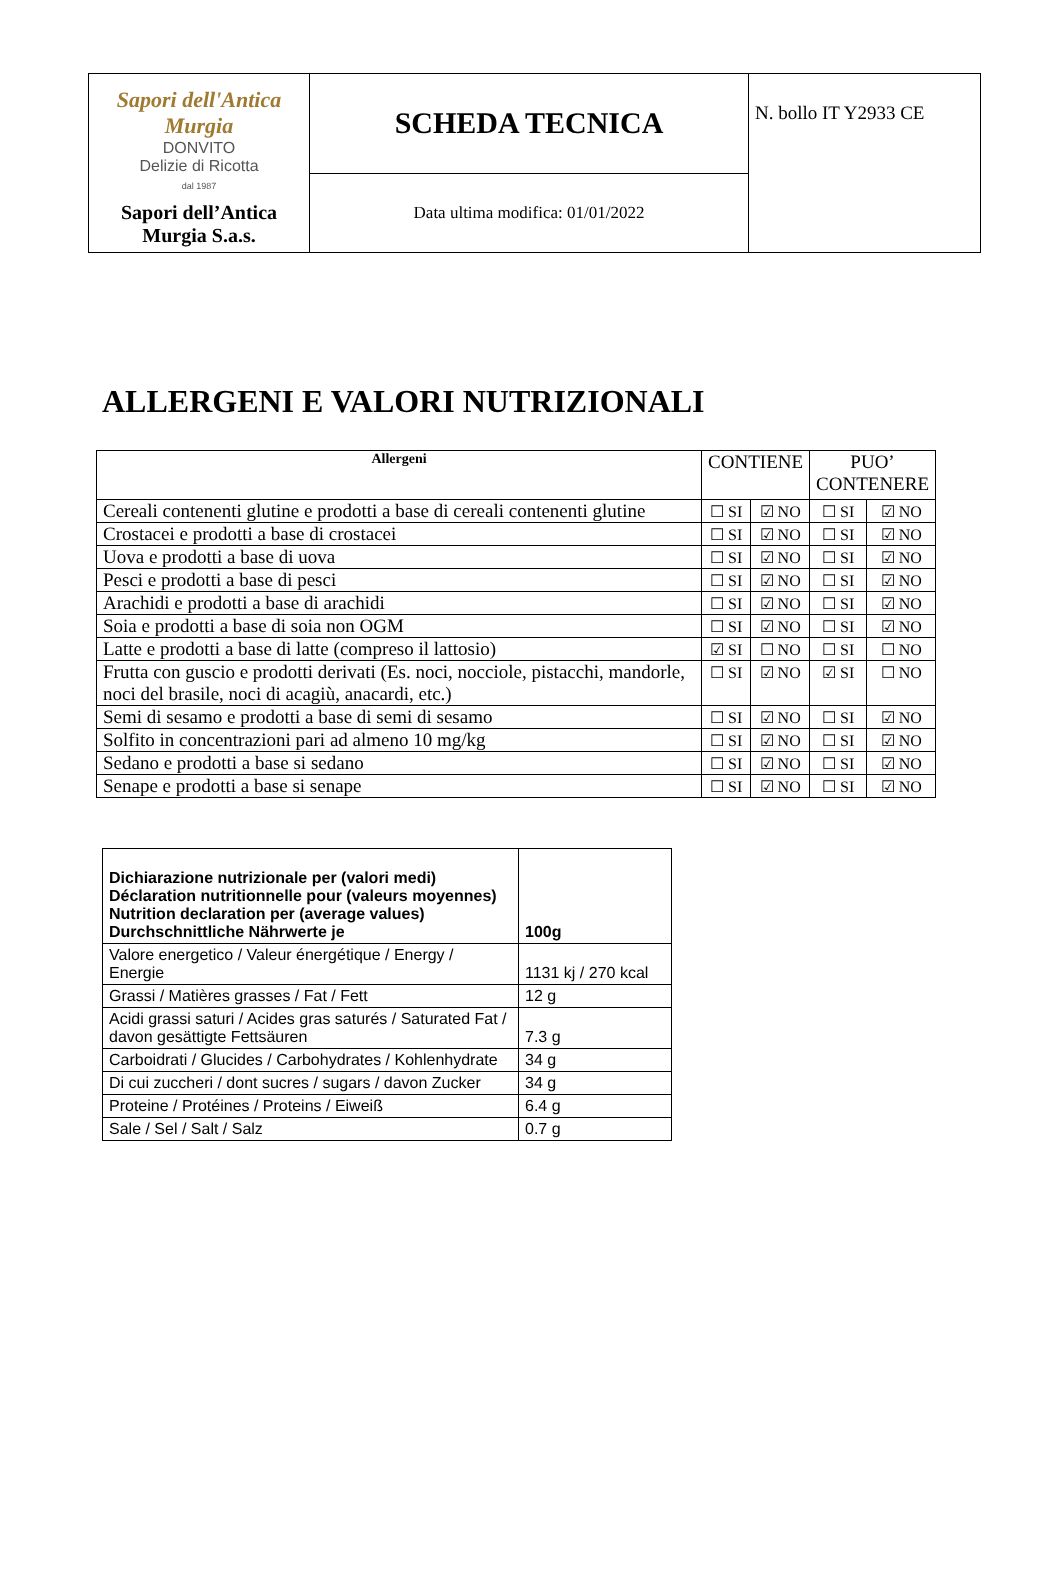| Sapori dell'Antica Murgia DONVITO Delizie di Ricotta dal 1987 Sapori dell’Antica Murgia S.a.s. | SCHEDA TECNICA | N. bollo IT Y2933 CE |
| | Data ultima modifica: 01/01/2022 | |
ALLERGENI E VALORI NUTRIZIONALI
| Allergeni | CONTIENE | | PUO’ CONTENERE | |
| --- | --- | --- | --- | --- |
| Cereali contenenti glutine e prodotti a base di cereali contenenti glutine | ☐ SI | ☑ NO | ☐ SI | ☑ NO |
| Crostacei e prodotti a base di crostacei | ☐ SI | ☑ NO | ☐ SI | ☑ NO |
| Uova e prodotti a base di uova | ☐ SI | ☑ NO | ☐ SI | ☑ NO |
| Pesci e prodotti a base di pesci | ☐ SI | ☑ NO | ☐ SI | ☑ NO |
| Arachidi e prodotti a base di arachidi | ☐ SI | ☑ NO | ☐ SI | ☑ NO |
| Soia e prodotti a base di soia non OGM | ☐ SI | ☑ NO | ☐ SI | ☑ NO |
| Latte e prodotti a base di latte (compreso il lattosio) | ☑ SI | ☐ NO | ☐ SI | ☐ NO |
| Frutta con guscio e prodotti derivati (Es. noci, nocciole, pistacchi, mandorle, noci del brasile, noci di acagiù, anacardi, etc.) | ☐ SI | ☑ NO | ☑ SI | ☐ NO |
| Semi di sesamo e prodotti a base di semi di sesamo | ☐ SI | ☑ NO | ☐ SI | ☑ NO |
| Solfito in concentrazioni pari ad almeno 10 mg/kg | ☐ SI | ☑ NO | ☐ SI | ☑ NO |
| Sedano e prodotti a base si sedano | ☐ SI | ☑ NO | ☐ SI | ☑ NO |
| Senape e prodotti a base si senape | ☐ SI | ☑ NO | ☐ SI | ☑ NO |
| Dichiarazione nutrizionale per (valori medi) Déclaration nutritionnelle pour (valeurs moyennes) Nutrition declaration per (average values) Durchschnittliche Nährwerte je | 100g |
| --- | --- |
| Valore energetico / Valeur énergétique / Energy / Energie | 1131 kj / 270 kcal |
| Grassi / Matières grasses / Fat / Fett | 12 g |
| Acidi grassi saturi / Acides gras saturés / Saturated Fat / davon gesättigte Fettsäuren | 7.3 g |
| Carboidrati / Glucides / Carbohydrates / Kohlenhydrate | 34 g |
| Di cui zuccheri / dont sucres / sugars / davon Zucker | 34 g |
| Proteine / Protéines / Proteins / Eiweiß | 6.4 g |
| Sale / Sel / Salt / Salz | 0.7 g |